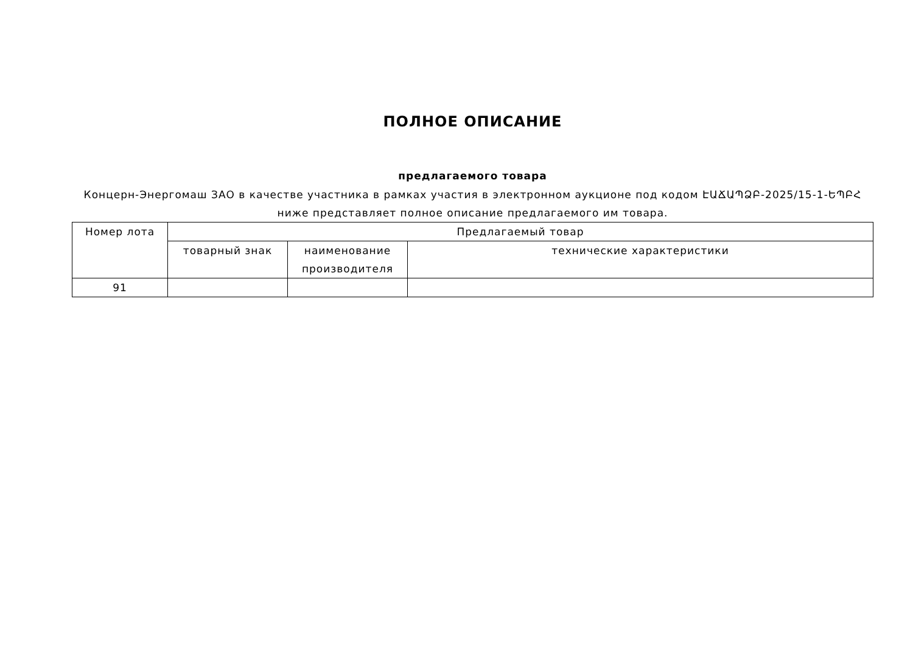ПОЛНОЕ ОПИСАНИЕ
предлагаемого товара
Концерн-Энергомаш ЗАО в качестве участника в рамках участия в электронном аукционе под кодом ԷԱՃԱՊՁԲ-2025/15-1-ԵՊԲՀ ниже представляет полное описание предлагаемого им товара.
| Номер лота | Предлагаемый товар | | |
| --- | --- | --- | --- |
| | товарный знак | наименование производителя | технические характеристики |
| 91 | | | |